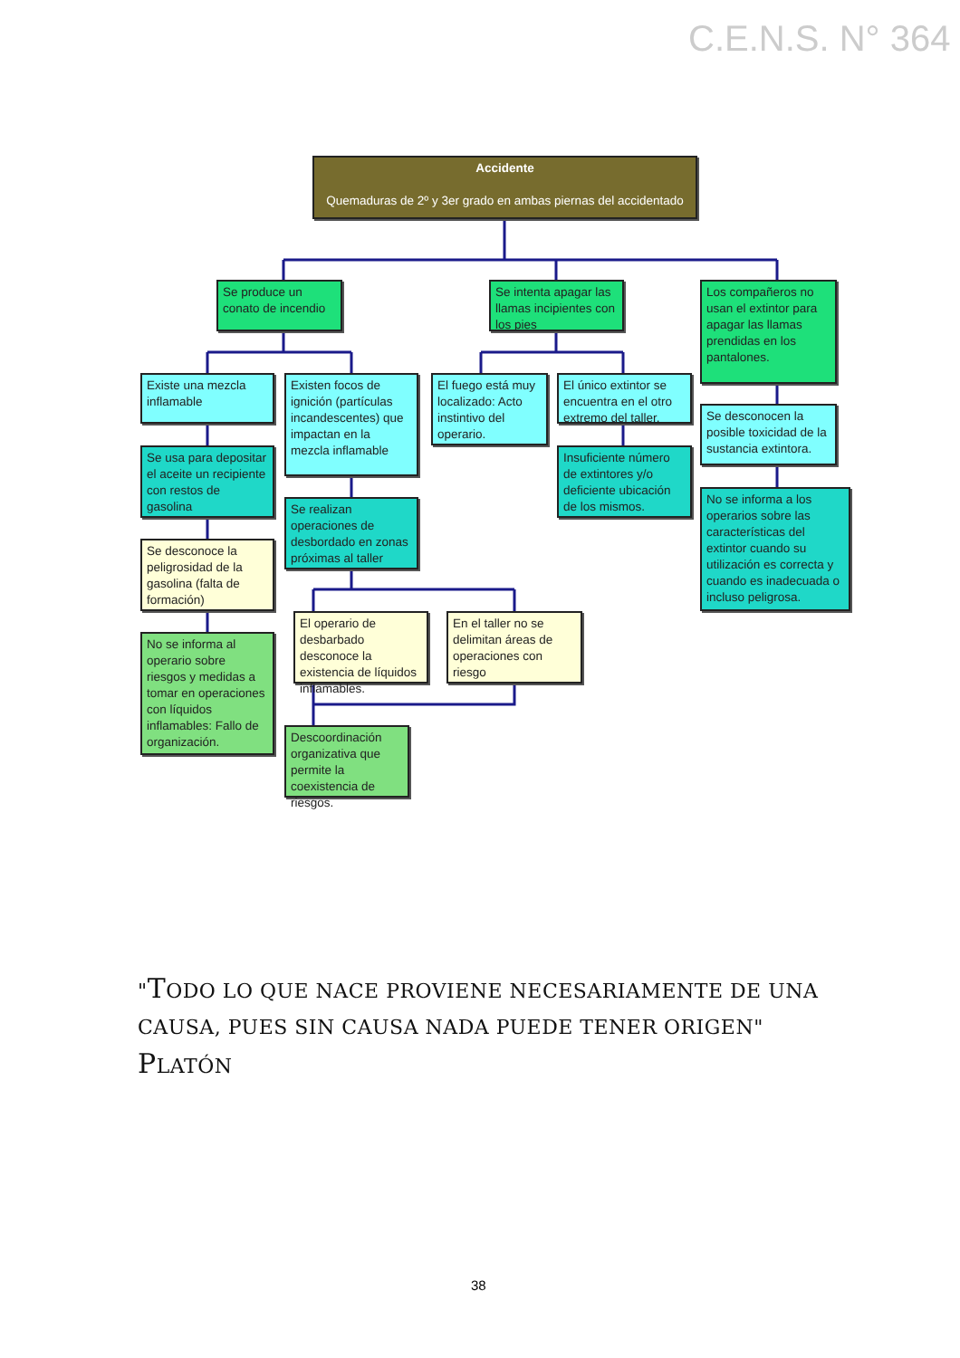C.E.N.S. N° 364
Accidente
Quemaduras de 2º y 3er grado en ambas piernas del accidentado
Se produce un conato de incendio
Se intenta apagar las llamas incipientes con los pies
Los compañeros no usan el extintor para apagar las llamas prendidas en los pantalones.
Existe una mezcla inflamable
Existen focos de ignición (partículas incandescentes) que impactan en la mezcla inflamable
El fuego está muy localizado: Acto instintivo del operario.
El único extintor se encuentra en el otro extremo del taller.
Se desconocen la posible toxicidad de la sustancia extintora.
Se usa para depositar el aceite un recipiente con restos de gasolina
Se realizan operaciones de desbordado en zonas próximas al taller
Insuficiente número de extintores y/o deficiente ubicación de los mismos.
No se informa a los operarios sobre las características del extintor cuando su utilización es correcta y cuando es inadecuada o incluso peligrosa.
Se desconoce la peligrosidad de la gasolina (falta de formación)
El operario de desbarbado desconoce la existencia de líquidos inflamables.
En el taller no se delimitan áreas de operaciones con riesgo
No se informa al operario sobre riesgos y medidas a tomar en operaciones con líquidos inflamables: Fallo de organización.
Descoordinación organizativa que permite la coexistencia de riesgos.
"TODO LO QUE NACE PROVIENE NECESARIAMENTE DE UNA CAUSA, PUES SIN CAUSA NADA PUEDE TENER ORIGEN"
PLATÓN
38